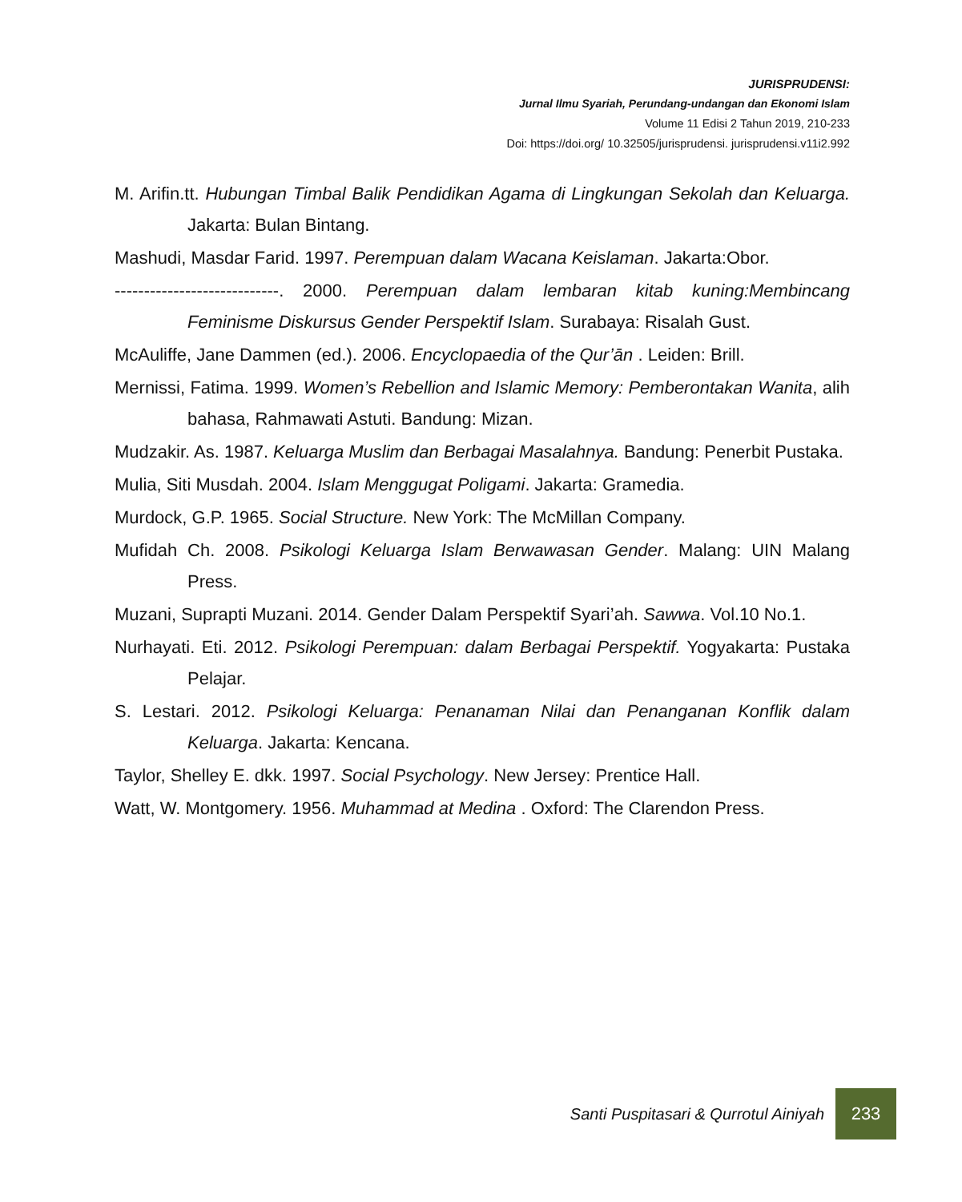JURISPRUDENSI:
Jurnal Ilmu Syariah, Perundang-undangan dan Ekonomi Islam
Volume 11 Edisi 2 Tahun 2019, 210-233
Doi: https://doi.org/ 10.32505/jurisprudensi. jurisprudensi.v11i2.992
M. Arifin.tt. Hubungan Timbal Balik Pendidikan Agama di Lingkungan Sekolah dan Keluarga. Jakarta: Bulan Bintang.
Mashudi, Masdar Farid. 1997. Perempuan dalam Wacana Keislaman. Jakarta:Obor.
----------------------------. 2000. Perempuan dalam lembaran kitab kuning:Membincang Feminisme Diskursus Gender Perspektif Islam. Surabaya: Risalah Gust.
McAuliffe, Jane Dammen (ed.). 2006. Encyclopaedia of the Qur’ān . Leiden: Brill.
Mernissi, Fatima. 1999. Women’s Rebellion and Islamic Memory: Pemberontakan Wanita, alih bahasa, Rahmawati Astuti. Bandung: Mizan.
Mudzakir. As. 1987. Keluarga Muslim dan Berbagai Masalahnya. Bandung: Penerbit Pustaka.
Mulia, Siti Musdah. 2004. Islam Menggugat Poligami. Jakarta: Gramedia.
Murdock, G.P. 1965. Social Structure. New York: The McMillan Company.
Mufidah Ch. 2008. Psikologi Keluarga Islam Berwawasan Gender. Malang: UIN Malang Press.
Muzani, Suprapti Muzani. 2014. Gender Dalam Perspektif Syari’ah. Sawwa. Vol.10 No.1.
Nurhayati. Eti. 2012. Psikologi Perempuan: dalam Berbagai Perspektif. Yogyakarta: Pustaka Pelajar.
S. Lestari. 2012. Psikologi Keluarga: Penanaman Nilai dan Penanganan Konflik dalam Keluarga. Jakarta: Kencana.
Taylor, Shelley E. dkk. 1997. Social Psychology. New Jersey: Prentice Hall.
Watt, W. Montgomery. 1956. Muhammad at Medina . Oxford: The Clarendon Press.
Santi Puspitasari & Qurrotul Ainiyah 233